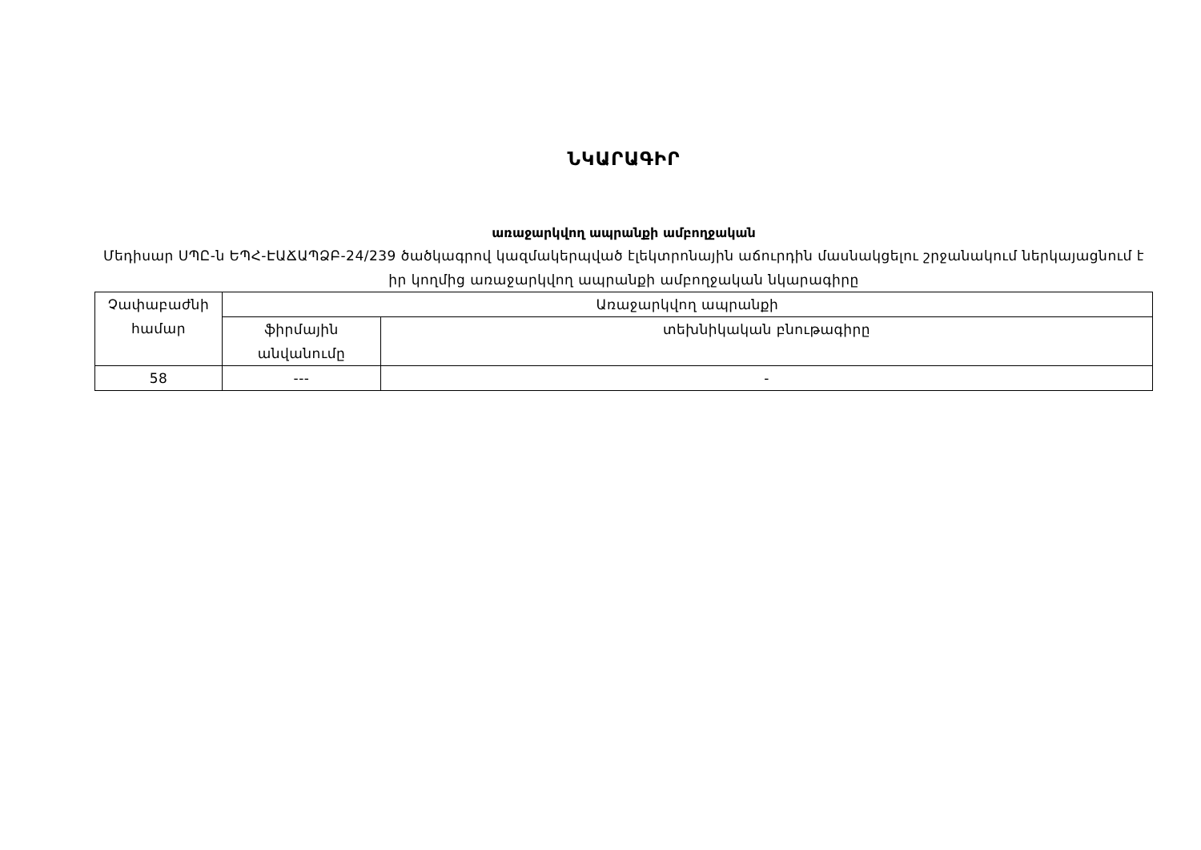ՆԿԱՐԱԳԻՐ
առաջարկվող ապրանքի ամբողջական
Մեդիսար ՍՊԸ-ն ԵՊՀ-ԷԱՃԱՊՁԲ-24/239 ծածկագրով կազմակերպված էլեկտրոնային աճուրդին մասնակցելու շրջանակում ներկայացնում է իր կողմից առաջարկվող ապրանքի ամբողջական նկարագիրը
| Չափաբաժնի համար | Առաջարկվող ապրանքի | |
| | ֆիրմային անվանումը | տեխնիկական բնութագիրը |
| 58 | --- | - |